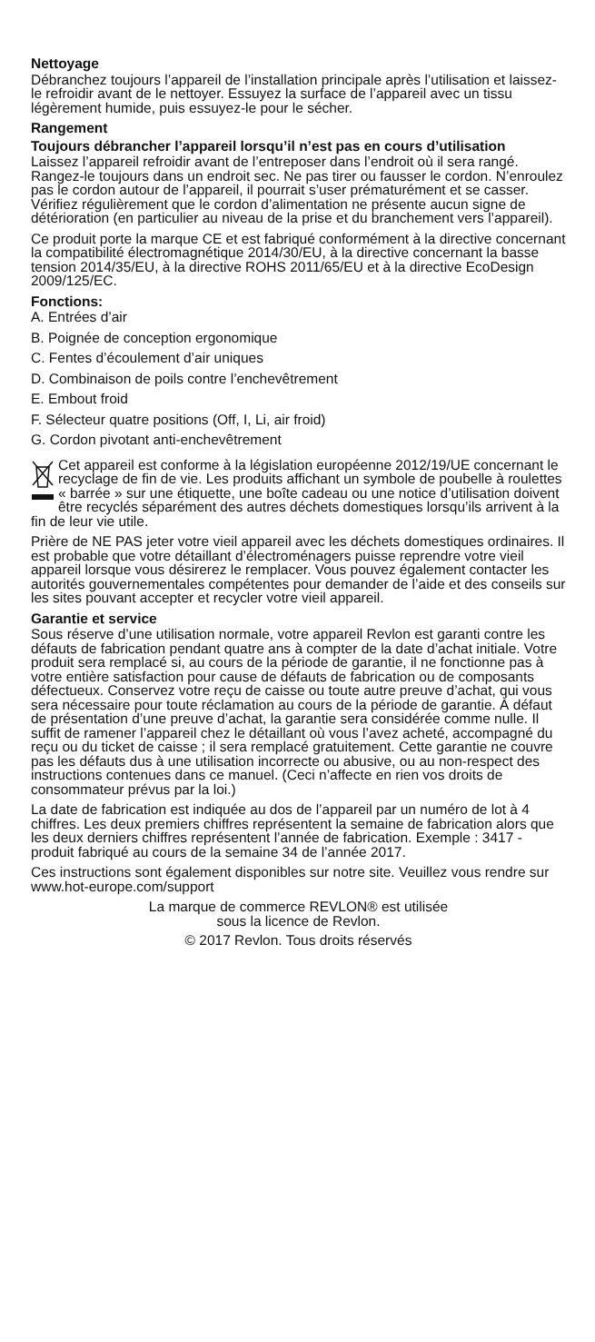Nettoyage
Débranchez toujours l’appareil de l’installation principale après l’utilisation et laissez-le refroidir avant de le nettoyer. Essuyez la surface de l’appareil avec un tissu légèrement humide, puis essuyez-le pour le sécher.
Rangement
Toujours débrancher l’appareil lorsqu’il n’est pas en cours d’utilisation
Laissez l’appareil refroidir avant de l’entreposer dans l’endroit où il sera rangé. Rangez-le toujours dans un endroit sec. Ne pas tirer ou fausser le cordon. N’enroulez pas le cordon autour de l’appareil, il pourrait s’user prématurément et se casser. Vérifiez régulièrement que le cordon d’alimentation ne présente aucun signe de détérioration (en particulier au niveau de la prise et du branchement vers l’appareil).
Ce produit porte la marque CE et est fabriqué conformément à la directive concernant la compatibilité électromagnétique 2014/30/EU, à la directive concernant la basse tension 2014/35/EU, à la directive ROHS 2011/65/EU et à la directive EcoDesign 2009/125/EC.
Fonctions:
A. Entrées d’air
B. Poignée de conception ergonomique
C. Fentes d’écoulement d’air uniques
D. Combinaison de poils contre l’enchevêtrement
E. Embout froid
F. Sélecteur quatre positions (Off, I, Li, air froid)
G. Cordon pivotant anti-enchevêtrement
Cet appareil est conforme à la législation européenne 2012/19/UE concernant le recyclage de fin de vie. Les produits affichant un symbole de poubelle à roulettes « barrée » sur une étiquette, une boîte cadeau ou une notice d’utilisation doivent être recyclés séparément des autres déchets domestiques lorsqu’ils arrivent à la fin de leur vie utile.
Prière de NE PAS jeter votre vieil appareil avec les déchets domestiques ordinaires. Il est probable que votre détaillant d’électroménagers puisse reprendre votre vieil appareil lorsque vous désirerez le remplacer. Vous pouvez également contacter les autorités gouvernementales compétentes pour demander de l’aide et des conseils sur les sites pouvant accepter et recycler votre vieil appareil.
Garantie et service
Sous réserve d’une utilisation normale, votre appareil Revlon est garanti contre les défauts de fabrication pendant quatre ans à compter de la date d’achat initiale. Votre produit sera remplacé si, au cours de la période de garantie, il ne fonctionne pas à votre entière satisfaction pour cause de défauts de fabrication ou de composants défectueux. Conservez votre reçu de caisse ou toute autre preuve d’achat, qui vous sera nécessaire pour toute réclamation au cours de la période de garantie. À défaut de présentation d’une preuve d’achat, la garantie sera considérée comme nulle. Il suffit de ramener l’appareil chez le détaillant où vous l’avez acheté, accompagné du reçu ou du ticket de caisse ; il sera remplacé gratuitement. Cette garantie ne couvre pas les défauts dus à une utilisation incorrecte ou abusive, ou au non-respect des instructions contenues dans ce manuel. (Ceci n’affecte en rien vos droits de consommateur prévus par la loi.)
La date de fabrication est indiquée au dos de l’appareil par un numéro de lot à 4 chiffres. Les deux premiers chiffres représentent la semaine de fabrication alors que les deux derniers chiffres représentent l’année de fabrication. Exemple : 3417 - produit fabriqué au cours de la semaine 34 de l’année 2017.
Ces instructions sont également disponibles sur notre site. Veuillez vous rendre sur www.hot-europe.com/support
La marque de commerce REVLON® est utilisée
sous la licence de Revlon.
© 2017 Revlon. Tous droits réservés